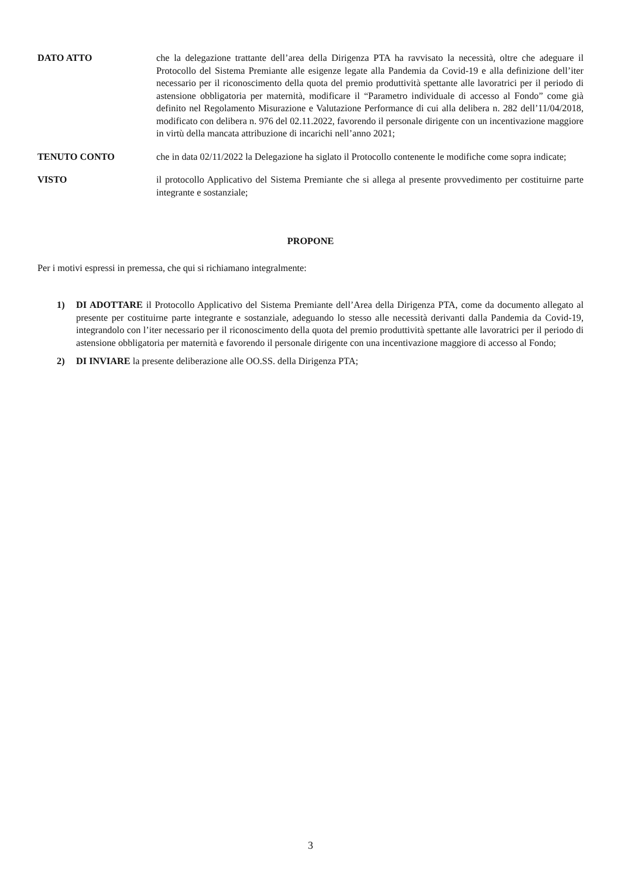DATO ATTO che la delegazione trattante dell’area della Dirigenza PTA ha ravvisato la necessità, oltre che adeguare il Protocollo del Sistema Premiante alle esigenze legate alla Pandemia da Covid-19 e alla definizione dell’iter necessario per il riconoscimento della quota del premio produttività spettante alle lavoratrici per il periodo di astensione obbligatoria per maternità, modificare il “Parametro individuale di accesso al Fondo” come già definito nel Regolamento Misurazione e Valutazione Performance di cui alla delibera n. 282 dell’11/04/2018, modificato con delibera n. 976 del 02.11.2022, favorendo il personale dirigente con un incentivazione maggiore in virtù della mancata attribuzione di incarichi nell’anno 2021;
TENUTO CONTO che in data 02/11/2022 la Delegazione ha siglato il Protocollo contenente le modifiche come sopra indicate;
VISTO il protocollo Applicativo del Sistema Premiante che si allega al presente provvedimento per costituirne parte integrante e sostanziale;
PROPONE
Per i motivi espressi in premessa, che qui si richiamano integralmente:
1) DI ADOTTARE il Protocollo Applicativo del Sistema Premiante dell’Area della Dirigenza PTA, come da documento allegato al presente per costituirne parte integrante e sostanziale, adeguando lo stesso alle necessità derivanti dalla Pandemia da Covid-19, integrandolo con l’iter necessario per il riconoscimento della quota del premio produttività spettante alle lavoratrici per il periodo di astensione obbligatoria per maternità e favorendo il personale dirigente con una incentivazione maggiore di accesso al Fondo;
2) DI INVIARE la presente deliberazione alle OO.SS. della Dirigenza PTA;
3